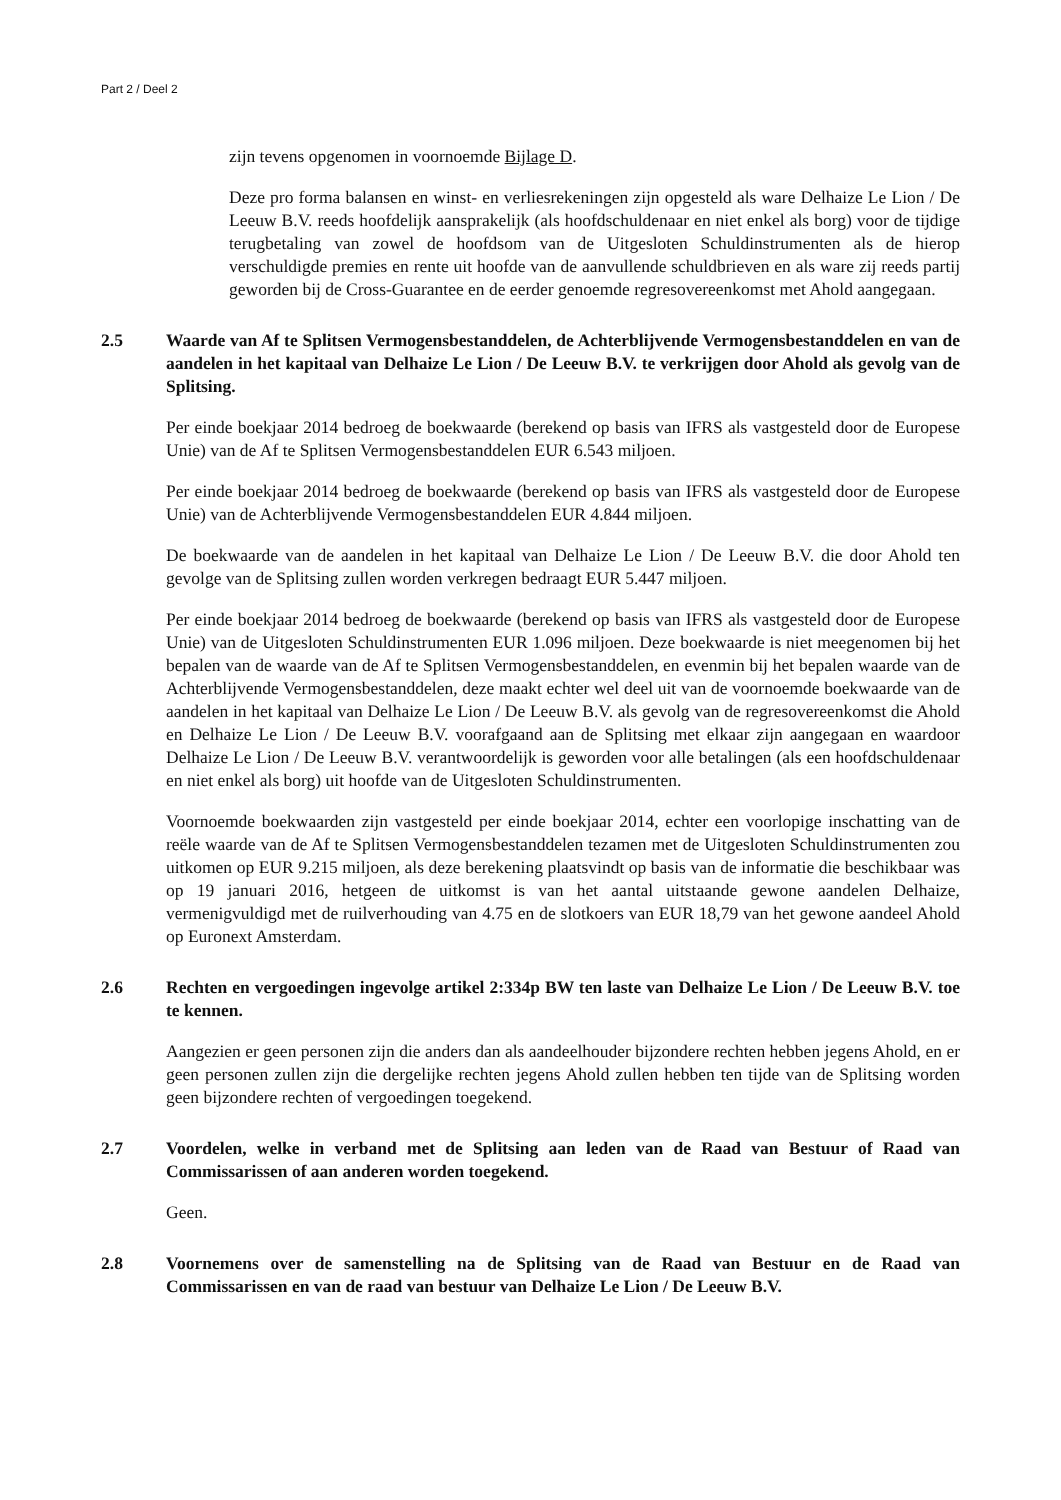Part 2 / Deel 2
zijn tevens opgenomen in voornoemde Bijlage D.
Deze pro forma balansen en winst- en verliesrekeningen zijn opgesteld als ware Delhaize Le Lion / De Leeuw B.V. reeds hoofdelijk aansprakelijk (als hoofdschuldenaar en niet enkel als borg) voor de tijdige terugbetaling van zowel de hoofdsom van de Uitgesloten Schuldinstrumenten als de hierop verschuldigde premies en rente uit hoofde van de aanvullende schuldbrieven en als ware zij reeds partij geworden bij de Cross-Guarantee en de eerder genoemde regresovereenkomst met Ahold aangegaan.
2.5 Waarde van Af te Splitsen Vermogensbestanddelen, de Achterblijvende Vermogensbestanddelen en van de aandelen in het kapitaal van Delhaize Le Lion / De Leeuw B.V. te verkrijgen door Ahold als gevolg van de Splitsing.
Per einde boekjaar 2014 bedroeg de boekwaarde (berekend op basis van IFRS als vastgesteld door de Europese Unie) van de Af te Splitsen Vermogensbestanddelen EUR 6.543 miljoen.
Per einde boekjaar 2014 bedroeg de boekwaarde (berekend op basis van IFRS als vastgesteld door de Europese Unie) van de Achterblijvende Vermogensbestanddelen EUR 4.844 miljoen.
De boekwaarde van de aandelen in het kapitaal van Delhaize Le Lion / De Leeuw B.V. die door Ahold ten gevolge van de Splitsing zullen worden verkregen bedraagt EUR 5.447 miljoen.
Per einde boekjaar 2014 bedroeg de boekwaarde (berekend op basis van IFRS als vastgesteld door de Europese Unie) van de Uitgesloten Schuldinstrumenten EUR 1.096 miljoen. Deze boekwaarde is niet meegenomen bij het bepalen van de waarde van de Af te Splitsen Vermogensbestanddelen, en evenmin bij het bepalen waarde van de Achterblijvende Vermogensbestanddelen, deze maakt echter wel deel uit van de voornoemde boekwaarde van de aandelen in het kapitaal van Delhaize Le Lion / De Leeuw B.V. als gevolg van de regresovereenkomst die Ahold en Delhaize Le Lion / De Leeuw B.V. voorafgaand aan de Splitsing met elkaar zijn aangegaan en waardoor Delhaize Le Lion / De Leeuw B.V. verantwoordelijk is geworden voor alle betalingen (als een hoofdschuldenaar en niet enkel als borg) uit hoofde van de Uitgesloten Schuldinstrumenten.
Voornoemde boekwaarden zijn vastgesteld per einde boekjaar 2014, echter een voorlopige inschatting van de reële waarde van de Af te Splitsen Vermogensbestanddelen tezamen met de Uitgesloten Schuldinstrumenten zou uitkomen op EUR 9.215 miljoen, als deze berekening plaatsvindt op basis van de informatie die beschikbaar was op 19 januari 2016, hetgeen de uitkomst is van het aantal uitstaande gewone aandelen Delhaize, vermenigvuldigd met de ruilverhouding van 4.75 en de slotkoers van EUR 18,79 van het gewone aandeel Ahold op Euronext Amsterdam.
2.6 Rechten en vergoedingen ingevolge artikel 2:334p BW ten laste van Delhaize Le Lion / De Leeuw B.V. toe te kennen.
Aangezien er geen personen zijn die anders dan als aandeelhouder bijzondere rechten hebben jegens Ahold, en er geen personen zullen zijn die dergelijke rechten jegens Ahold zullen hebben ten tijde van de Splitsing worden geen bijzondere rechten of vergoedingen toegekend.
2.7 Voordelen, welke in verband met de Splitsing aan leden van de Raad van Bestuur of Raad van Commissarissen of aan anderen worden toegekend.
Geen.
2.8 Voornemens over de samenstelling na de Splitsing van de Raad van Bestuur en de Raad van Commissarissen en van de raad van bestuur van Delhaize Le Lion / De Leeuw B.V.